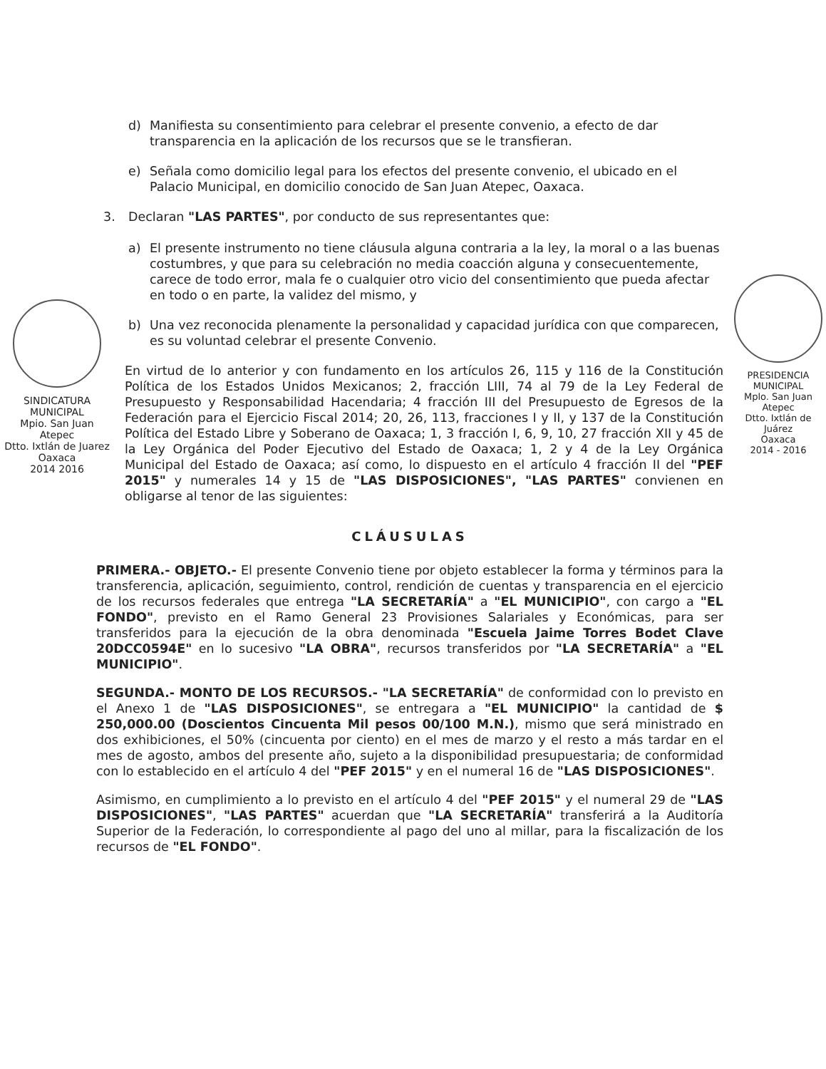PRESIDENCIA
MUNICIPAL
Mplo. San Juan Atepec
Dtto. Ixtlán de Juárez
Oaxaca
2014 - 2016
SINDICATURA
MUNICIPAL
Mpio. San Juan Atepec
Dtto. Ixtlán de Juarez
Oaxaca
2014 2016
d) Manifiesta su consentimiento para celebrar el presente convenio, a efecto de dar transparencia en la aplicación de los recursos que se le transfieran.
e) Señala como domicilio legal para los efectos del presente convenio, el ubicado en el Palacio Municipal, en domicilio conocido de San Juan Atepec, Oaxaca.
3. Declaran "LAS PARTES", por conducto de sus representantes que:
a) El presente instrumento no tiene cláusula alguna contraria a la ley, la moral o a las buenas costumbres, y que para su celebración no media coacción alguna y consecuentemente, carece de todo error, mala fe o cualquier otro vicio del consentimiento que pueda afectar en todo o en parte, la validez del mismo, y
b) Una vez reconocida plenamente la personalidad y capacidad jurídica con que comparecen, es su voluntad celebrar el presente Convenio.
En virtud de lo anterior y con fundamento en los artículos 26, 115 y 116 de la Constitución Política de los Estados Unidos Mexicanos; 2, fracción LIII, 74 al 79 de la Ley Federal de Presupuesto y Responsabilidad Hacendaria; 4 fracción III del Presupuesto de Egresos de la Federación para el Ejercicio Fiscal 2014; 20, 26, 113, fracciones I y II, y 137 de la Constitución Política del Estado Libre y Soberano de Oaxaca; 1, 3 fracción I, 6, 9, 10, 27 fracción XII y 45 de la Ley Orgánica del Poder Ejecutivo del Estado de Oaxaca; 1, 2 y 4 de la Ley Orgánica Municipal del Estado de Oaxaca; así como, lo dispuesto en el artículo 4 fracción II del "PEF 2015" y numerales 14 y 15 de "LAS DISPOSICIONES", "LAS PARTES" convienen en obligarse al tenor de las siguientes:
CLÁUSULAS
PRIMERA.- OBJETO.- El presente Convenio tiene por objeto establecer la forma y términos para la transferencia, aplicación, seguimiento, control, rendición de cuentas y transparencia en el ejercicio de los recursos federales que entrega "LA SECRETARÍA" a "EL MUNICIPIO", con cargo a "EL FONDO", previsto en el Ramo General 23 Provisiones Salariales y Económicas, para ser transferidos para la ejecución de la obra denominada "Escuela Jaime Torres Bodet Clave 20DCC0594E" en lo sucesivo "LA OBRA", recursos transferidos por "LA SECRETARÍA" a "EL MUNICIPIO".
SEGUNDA.- MONTO DE LOS RECURSOS.- "LA SECRETARÍA" de conformidad con lo previsto en el Anexo 1 de "LAS DISPOSICIONES", se entregara a "EL MUNICIPIO" la cantidad de $ 250,000.00 (Doscientos Cincuenta Mil pesos 00/100 M.N.), mismo que será ministrado en dos exhibiciones, el 50% (cincuenta por ciento) en el mes de marzo y el resto a más tardar en el mes de agosto, ambos del presente año, sujeto a la disponibilidad presupuestaria; de conformidad con lo establecido en el artículo 4 del "PEF 2015" y en el numeral 16 de "LAS DISPOSICIONES".
Asimismo, en cumplimiento a lo previsto en el artículo 4 del "PEF 2015" y el numeral 29 de "LAS DISPOSICIONES", "LAS PARTES" acuerdan que "LA SECRETARÍA" transferirá a la Auditoría Superior de la Federación, lo correspondiente al pago del uno al millar, para la fiscalización de los recursos de "EL FONDO".